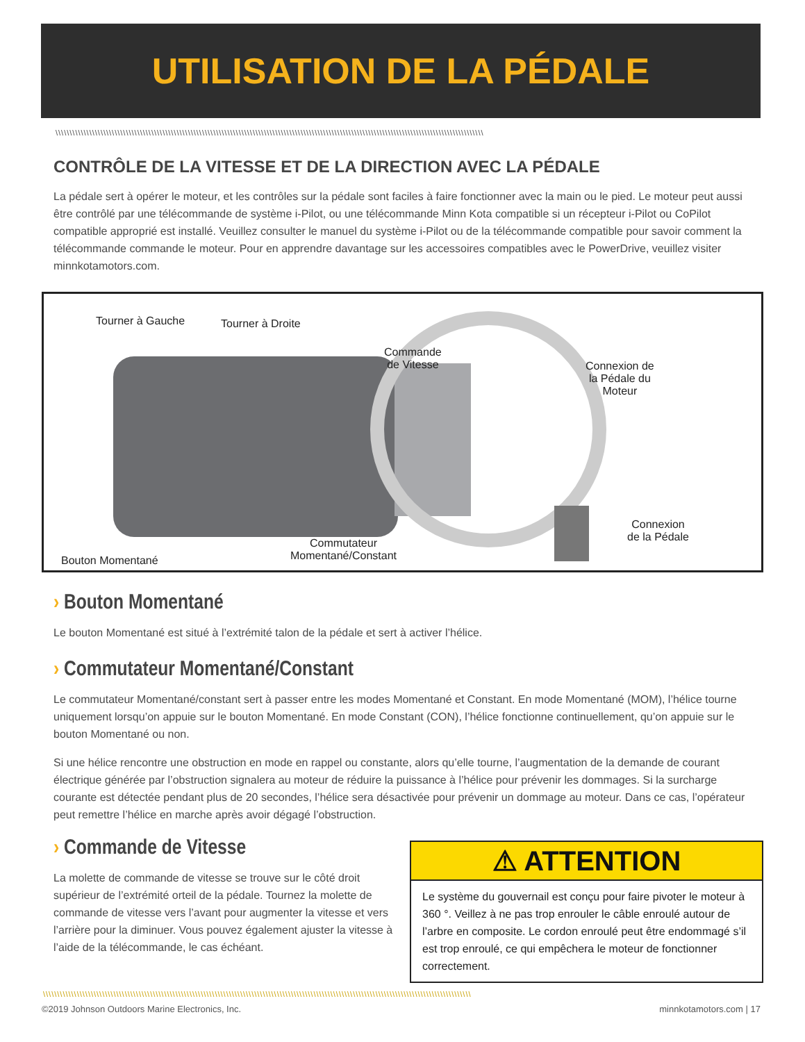UTILISATION DE LA PÉDALE
\\\\\\\\\\\\\\\\\\\\\\\\\\\\\\\\\\\\\\\\\\\\\\\\\\\\\\\\\\\\\\\\\\\\\\\\\\\\\\\\\\\\\\\\\\\\\\\\\\\\\\\\\\\\\\\\\\\\\\\\\\\\\\\\\\\\\\\\\\\\\\\\\\\\\\\\
CONTRÔLE DE LA VITESSE ET DE LA DIRECTION AVEC LA PÉDALE
La pédale sert à opérer le moteur, et les contrôles sur la pédale sont faciles à faire fonctionner avec la main ou le pied. Le moteur peut aussi être contrôlé par une télécommande de système i-Pilot, ou une télécommande Minn Kota compatible si un récepteur i-Pilot ou CoPilot compatible approprié est installé. Veuillez consulter le manuel du système i-Pilot ou de la télécommande compatible pour savoir comment la télécommande commande le moteur. Pour en apprendre davantage sur les accessoires compatibles avec le PowerDrive, veuillez visiter minnkotamotors.com.
Tourner à Gauche Tourner à Droite
Commande
de Vitesse
Connexion de
la Pédale du
Moteur
Connexion
de la Pédale
Commutateur
Momentané/Constant
Bouton Momentané
› Bouton Momentané
Le bouton Momentané est situé à l’extrémité talon de la pédale et sert à activer l’hélice.
› Commutateur Momentané/Constant
Le commutateur Momentané/constant sert à passer entre les modes Momentané et Constant. En mode Momentané (MOM), l’hélice tourne uniquement lorsqu’on appuie sur le bouton Momentané. En mode Constant (CON), l’hélice fonctionne continuellement, qu’on appuie sur le bouton Momentané ou non.
Si une hélice rencontre une obstruction en mode en rappel ou constante, alors qu’elle tourne, l’augmentation de la demande de courant électrique générée par l’obstruction signalera au moteur de réduire la puissance à l’hélice pour prévenir les dommages. Si la surcharge courante est détectée pendant plus de 20 secondes, l’hélice sera désactivée pour prévenir un dommage au moteur. Dans ce cas, l’opérateur peut remettre l’hélice en marche après avoir dégagé l’obstruction.
› Commande de Vitesse
La molette de commande de vitesse se trouve sur le côté droit supérieur de l’extrémité orteil de la pédale. Tournez la molette de commande de vitesse vers l’avant pour augmenter la vitesse et vers l’arrière pour la diminuer. Vous pouvez également ajuster la vitesse à l’aide de la télécommande, le cas échéant.
⚠ ATTENTION
Le système du gouvernail est conçu pour faire pivoter le moteur à 360 °. Veillez à ne pas trop enrouler le câble enroulé autour de l’arbre en composite. Le cordon enroulé peut être endommagé s’il est trop enroulé, ce qui empêchera le moteur de fonctionner correctement.
\\\\\\\\\\\\\\\\\\\\\\\\\\\\\\\\\\\\\\\\\\\\\\\\\\\\\\\\\\\\\\\\\\\\\\\\\\\\\\\\\\\\\\\\\\\\\\\\\\\\\\\\\\\\\\\\\\\\\\\\\\\\\\\\\\\\\\\\\\\\\\\\\\\\\\\\
©2019 Johnson Outdoors Marine Electronics, Inc.
minnkotamotors.com | 17